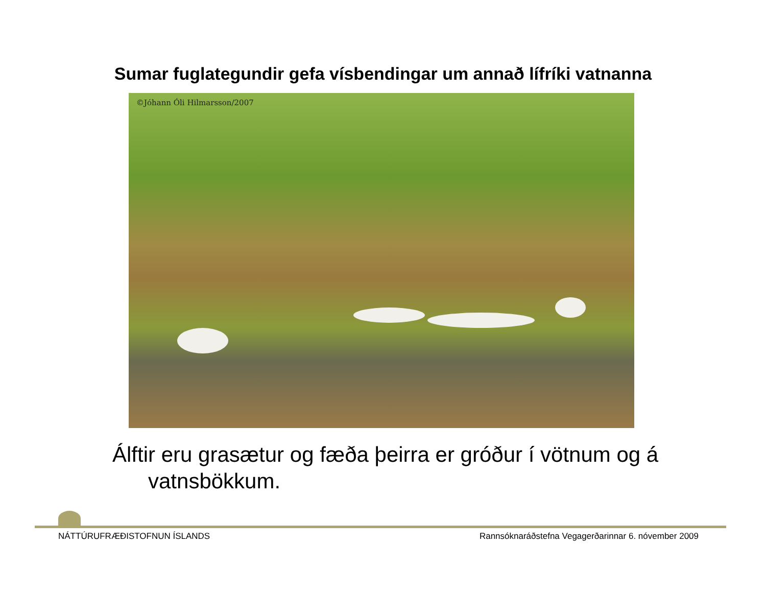Sumar fuglategundir gefa vísbendingar um annað lífríki vatnanna
©Jóhann Óli Hilmarsson/2007
Álftir eru grasætur og fæða þeirra er gróður í vötnum og á
vatnsbökkum.
NÁTTÚRUFRÆÐISTOFNUN ÍSLANDS Rannsóknaráðstefna Vegagerðarinnar 6. nóvember 2009